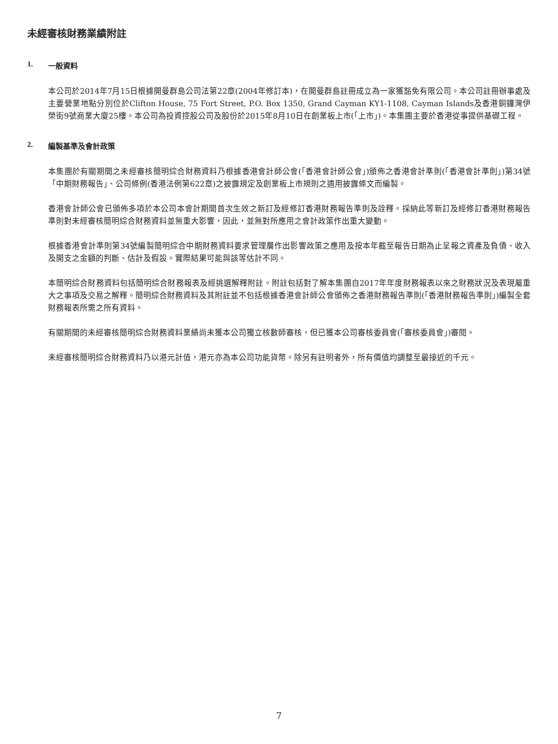未經審核財務業績附註
1. 一般資料
本公司於2014年7月15日根據開曼群島公司法第22章(2004年修訂本)，在開曼群島註冊成立為一家獲豁免有限公司。本公司註冊辦事處及主要營業地點分別位於Clifton House, 75 Fort Street, P.O. Box 1350, Grand Cayman KY1-1108, Cayman Islands及香港銅鑼灣伊榮街9號商業大廈25樓。本公司為投資控股公司及股份於2015年8月10日在創業板上市(「上市」)。本集團主要於香港從事提供基礎工程。
2. 編製基準及會計政策
本集團於有關期間之未經審核簡明綜合財務資料乃根據香港會計師公會(「香港會計師公會」)頒佈之香港會計準則(「香港會計準則」)第34號「中期財務報告」、公司條例(香港法例第622章)之披露規定及創業板上市規則之適用披露條文而編製。
香港會計師公會已頒佈多項於本公司本會計期間首次生效之新訂及經修訂香港財務報告準則及詮釋。採納此等新訂及經修訂香港財務報告準則對未經審核簡明綜合財務資料並無重大影響，因此，並無對所應用之會計政策作出重大變動。
根據香港會計準則第34號編製簡明綜合中期財務資料要求管理層作出影響政策之應用及按本年截至報告日期為止呈報之資產及負債、收入及開支之金額的判斷、估計及假設。實際結果可能與該等估計不同。
本簡明綜合財務資料包括簡明綜合財務報表及經挑選解釋附註。附註包括對了解本集團自2017年年度財務報表以來之財務狀況及表現屬重大之事項及交易之解釋。簡明綜合財務資料及其附註並不包括根據香港會計師公會頒佈之香港財務報告準則(「香港財務報告準則」)編製全套財務報表所需之所有資料。
有關期間的未經審核簡明綜合財務資料業績尚未獲本公司獨立核數師審核，但已獲本公司審核委員會(「審核委員會」)審閱。
未經審核簡明綜合財務資料乃以港元計值，港元亦為本公司功能貨幣。除另有註明者外，所有價值均調整至最接近的千元。
7